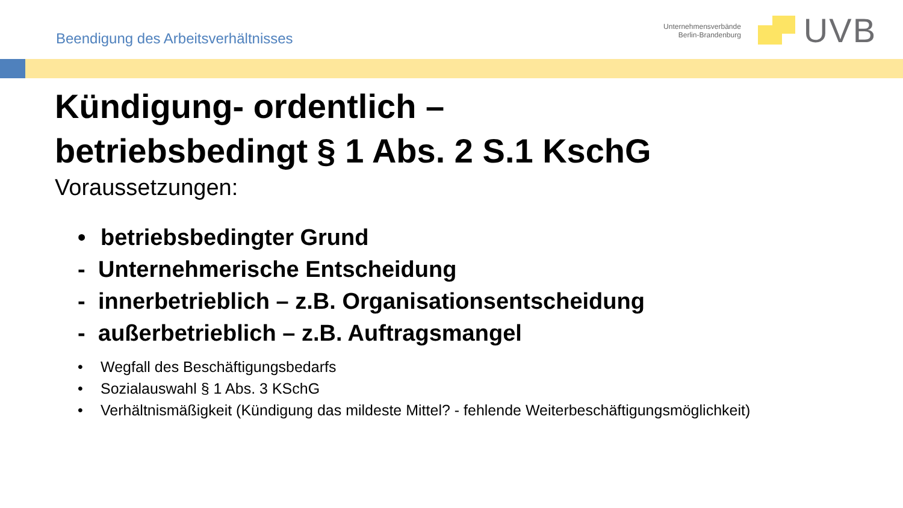Beendigung des Arbeitsverhältnisses
Unternehmensverbände
Berlin-Brandenburg
UVB
Kündigung- ordentlich –
betriebsbedingt § 1 Abs. 2 S.1 KschG
Voraussetzungen:
• betriebsbedingter Grund
- Unternehmerische Entscheidung
- innerbetrieblich – z.B. Organisationsentscheidung
- außerbetrieblich – z.B. Auftragsmangel
• Wegfall des Beschäftigungsbedarfs
• Sozialauswahl § 1 Abs. 3 KSchG
• Verhältnismäßigkeit (Kündigung das mildeste Mittel? - fehlende Weiterbeschäftigungsmöglichkeit)